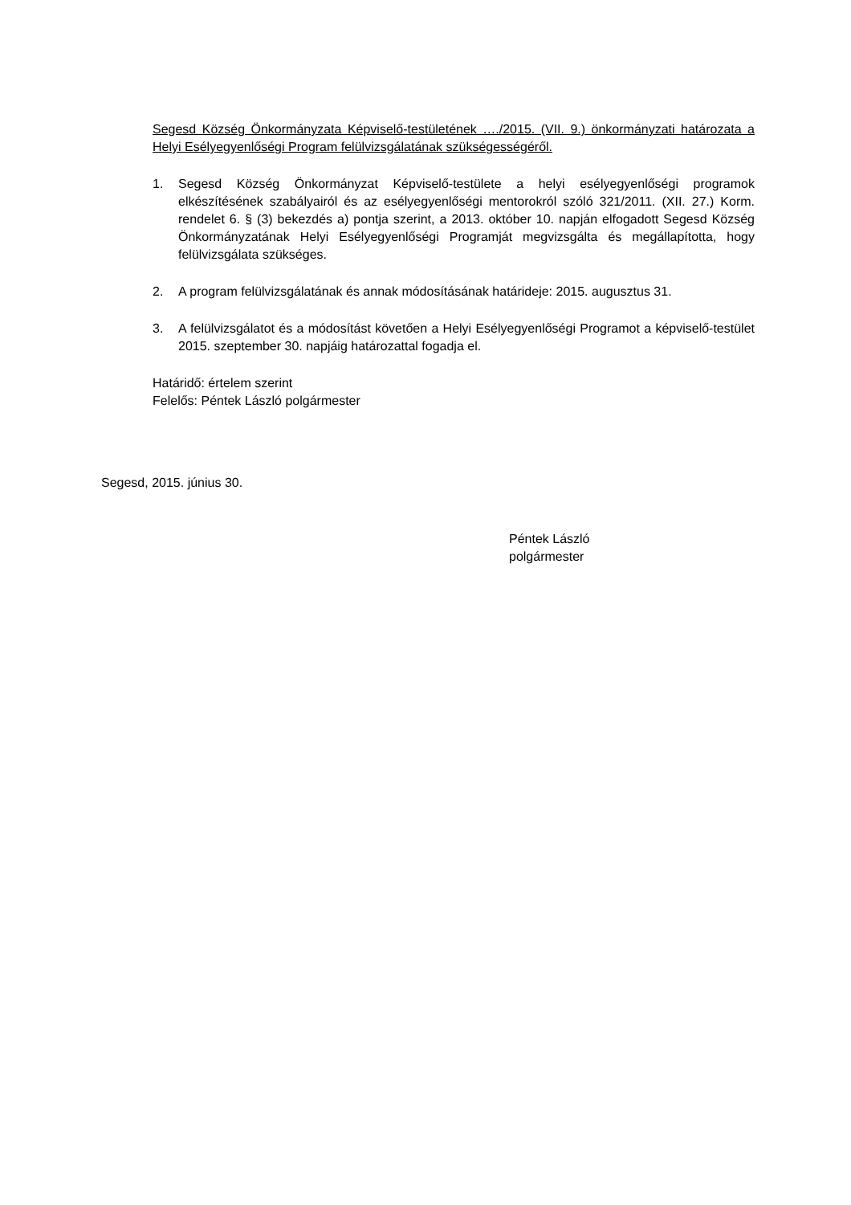Segesd Község Önkormányzata Képviselő-testületének …./2015. (VII. 9.) önkormányzati határozata a Helyi Esélyegyenlőségi Program felülvizsgálatának szükségességéről.
1. Segesd Község Önkormányzat Képviselő-testülete a helyi esélyegyenlőségi programok elkészítésének szabályairól és az esélyegyenlőségi mentorokról szóló 321/2011. (XII. 27.) Korm. rendelet 6. § (3) bekezdés a) pontja szerint, a 2013. október 10. napján elfogadott Segesd Község Önkormányzatának Helyi Esélyegyenlőségi Programját megvizsgálta és megállapította, hogy felülvizsgálata szükséges.
2. A program felülvizsgálatának és annak módosításának határideje: 2015. augusztus 31.
3. A felülvizsgálatot és a módosítást követően a Helyi Esélyegyenlőségi Programot a képviselő-testület 2015. szeptember 30. napjáig határozattal fogadja el.
Határidő: értelem szerint
Felelős: Péntek László polgármester
Segesd, 2015. június 30.
Péntek László
polgármester